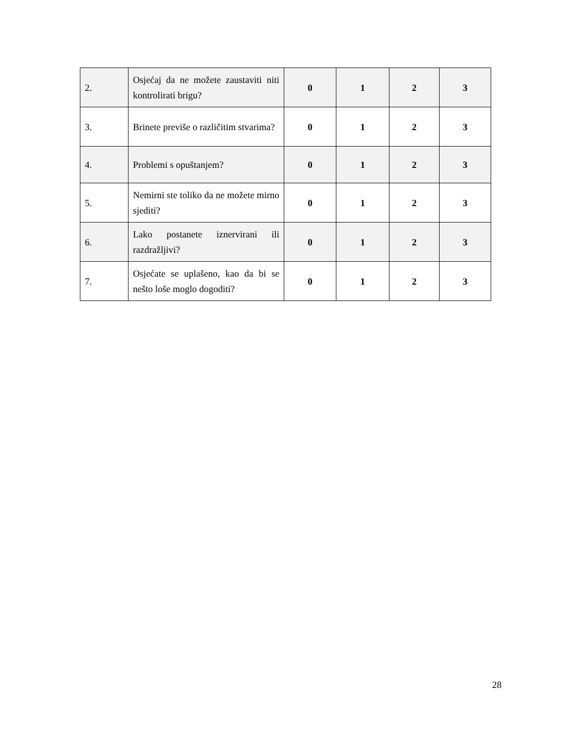| 2. | Osjećaj da ne možete zaustaviti niti kontrolirati brigu? | 0 | 1 | 2 | 3 |
| 3. | Brinete previše o različitim stvarima? | 0 | 1 | 2 | 3 |
| 4. | Problemi s opuštanjem? | 0 | 1 | 2 | 3 |
| 5. | Nemirni ste toliko da ne možete mirno sjediti? | 0 | 1 | 2 | 3 |
| 6. | Lako postanete iznervirani ili razdražljivi? | 0 | 1 | 2 | 3 |
| 7. | Osjećate se uplašeno, kao da bi se nešto loše moglo dogoditi? | 0 | 1 | 2 | 3 |
28